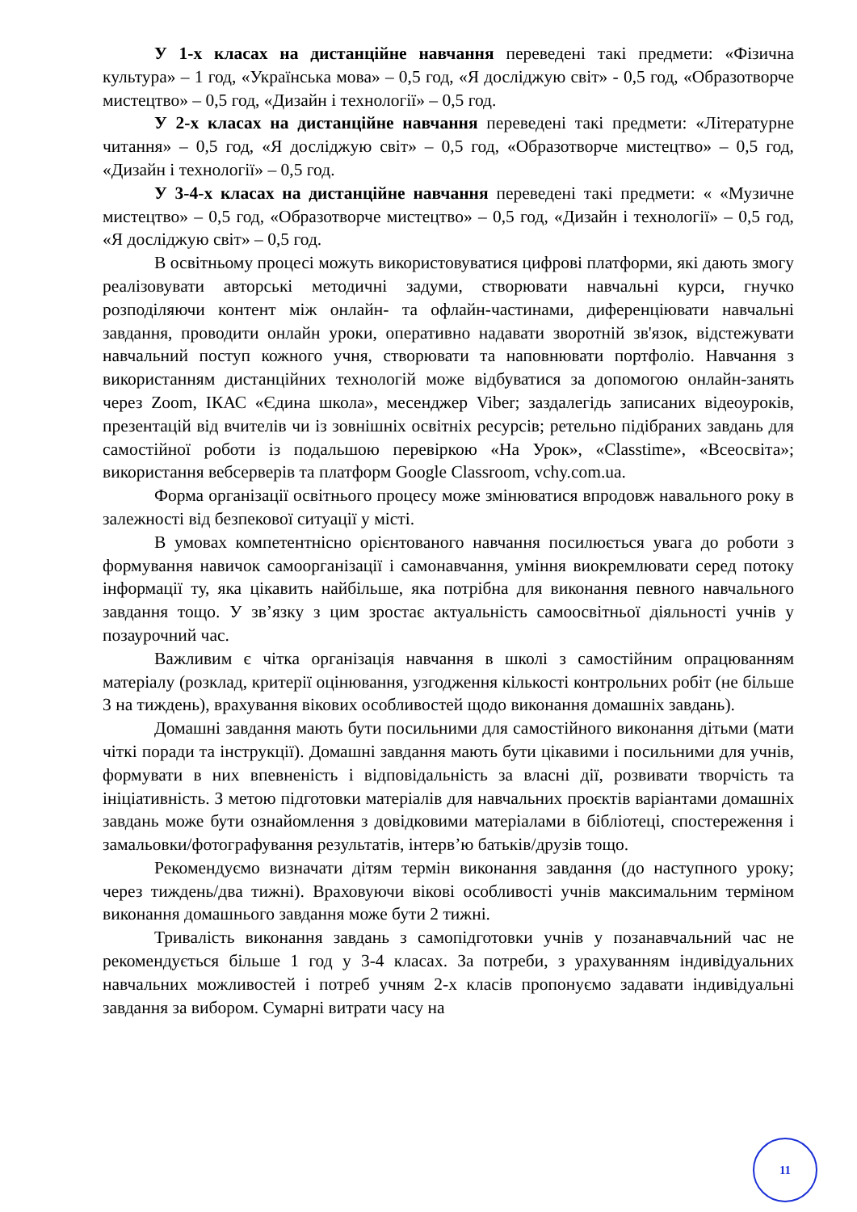У 1-х класах на дистанційне навчання переведені такі предмети: «Фізична культура» – 1 год, «Українська мова» – 0,5 год, «Я досліджую світ» - 0,5 год, «Образотворче мистецтво» – 0,5 год, «Дизайн і технології» – 0,5 год.
У 2-х класах на дистанційне навчання переведені такі предмети: «Літературне читання» – 0,5 год, «Я досліджую світ» – 0,5 год, «Образотворче мистецтво» – 0,5 год, «Дизайн і технології» – 0,5 год.
У 3-4-х класах на дистанційне навчання переведені такі предмети: « «Музичне мистецтво» – 0,5 год, «Образотворче мистецтво» – 0,5 год, «Дизайн і технології» – 0,5 год, «Я досліджую світ» – 0,5 год.
В освітньому процесі можуть використовуватися цифрові платформи, які дають змогу реалізовувати авторські методичні задуми, створювати навчальні курси, гнучко розподіляючи контент між онлайн- та офлайн-частинами, диференціювати навчальні завдання, проводити онлайн уроки, оперативно надавати зворотній зв'язок, відстежувати навчальний поступ кожного учня, створювати та наповнювати портфоліо. Навчання з використанням дистанційних технологій може відбуватися за допомогою онлайн-занять через Zoom, ІКАС «Єдина школа», месенджер Viber; заздалегідь записаних відеоуроків, презентацій від вчителів чи із зовнішніх освітніх ресурсів; ретельно підібраних завдань для самостійної роботи із подальшою перевіркою «На Урок», «Classtime», «Всеосвіта»; використання вебсерверів та платформ Google Classroom, vchy.com.ua.
Форма організації освітнього процесу може змінюватися впродовж навального року в залежності від безпекової ситуації у місті.
В умовах компетентнісно орієнтованого навчання посилюється увага до роботи з формування навичок самоорганізації і самонавчання, уміння виокремлювати серед потоку інформації ту, яка цікавить найбільше, яка потрібна для виконання певного навчального завдання тощо. У зв’язку з цим зростає актуальність самоосвітньої діяльності учнів у позаурочний час.
Важливим є чітка організація навчання в школі з самостійним опрацюванням матеріалу (розклад, критерії оцінювання, узгодження кількості контрольних робіт (не більше 3 на тиждень), врахування вікових особливостей щодо виконання домашніх завдань).
Домашні завдання мають бути посильними для самостійного виконання дітьми (мати чіткі поради та інструкції). Домашні завдання мають бути цікавими і посильними для учнів, формувати в них впевненість і відповідальність за власні дії, розвивати творчість та ініціативність. З метою підготовки матеріалів для навчальних проєктів варіантами домашніх завдань може бути ознайомлення з довідковими матеріалами в бібліотеці, спостереження і замальовки/фотографування результатів, інтерв’ю батьків/друзів тощо.
Рекомендуємо визначати дітям термін виконання завдання (до наступного уроку; через тиждень/два тижні). Враховуючи вікові особливості учнів максимальним терміном виконання домашнього завдання може бути 2 тижні.
Тривалість виконання завдань з самопідготовки учнів у позанавчальний час не рекомендується більше 1 год у 3-4 класах. За потреби, з урахуванням індивідуальних навчальних можливостей і потреб учням 2-х класів пропонуємо задавати індивідуальні завдання за вибором. Сумарні витрати часу на
11